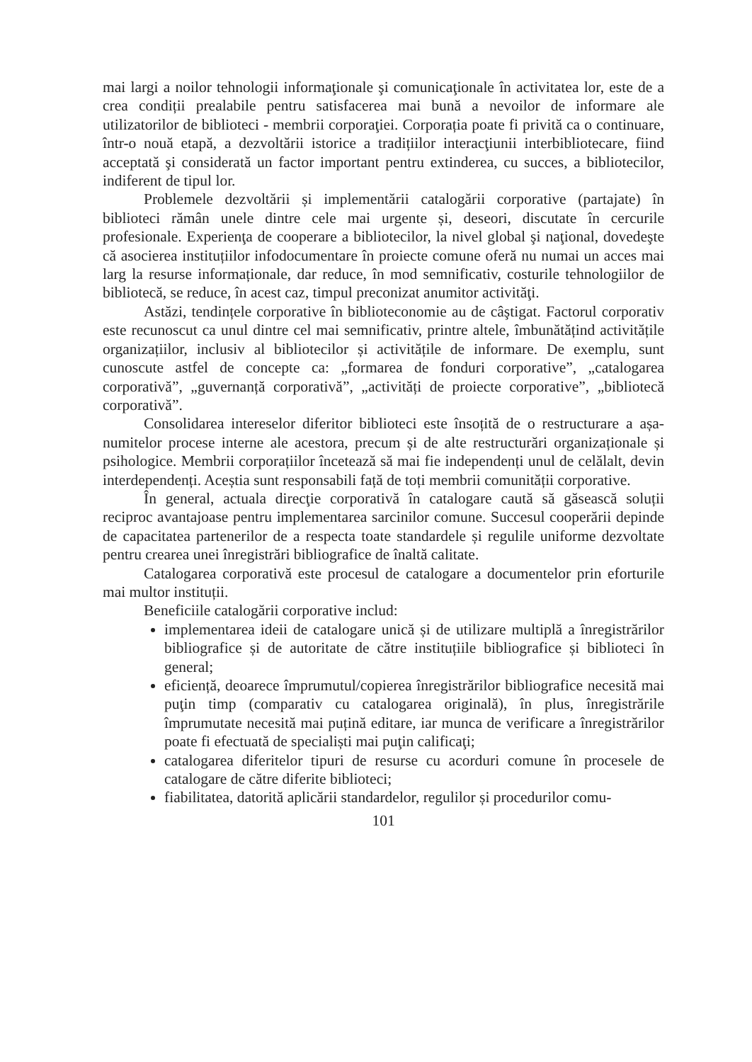mai largi a noilor tehnologii informaţionale şi comunicaţionale în activitatea lor, este de a crea condiții prealabile pentru satisfacerea mai bună a nevoilor de informare ale utilizatorilor de biblioteci - membrii corporaţiei. Corporația poate fi privită ca o continuare, într-o nouă etapă, a dezvoltării istorice a tradițiilor interacţiunii interbibliotecare, fiind acceptată şi considerată un factor important pentru extinderea, cu succes, a bibliotecilor, indiferent de tipul lor.
Problemele dezvoltării și implementării catalogării corporative (partajate) în biblioteci rămân unele dintre cele mai urgente și, deseori, discutate în cercurile profesionale. Experienţa de cooperare a bibliotecilor, la nivel global şi naţional, dovedeşte că asocierea instituțiilor infodocumentare în proiecte comune oferă nu numai un acces mai larg la resurse informaționale, dar reduce, în mod semnificativ, costurile tehnologiilor de bibliotecă, se reduce, în acest caz, timpul preconizat anumitor activităţi.
Astăzi, tendințele corporative în biblioteconomie au de câştigat. Factorul corporativ este recunoscut ca unul dintre cel mai semnificativ, printre altele, îmbunătățind activitățile organizațiilor, inclusiv al bibliotecilor și activitățile de informare. De exemplu, sunt cunoscute astfel de concepte ca: „formarea de fonduri corporative”, „catalogarea corporativă”, „guvernanță corporativă”, „activități de proiecte corporative”, „bibliotecă corporativă”.
Consolidarea intereselor diferitor biblioteci este însoțită de o restructurare a așa-numitelor procese interne ale acestora, precum și de alte restructurări organizaționale și psihologice. Membrii corporațiilor încetează să mai fie independenți unul de celălalt, devin interdependenți. Aceștia sunt responsabili față de toți membrii comunității corporative.
În general, actuala direcţie corporativă în catalogare caută să găsească soluții reciproc avantajoase pentru implementarea sarcinilor comune. Succesul cooperării depinde de capacitatea partenerilor de a respecta toate standardele și regulile uniforme dezvoltate pentru crearea unei înregistrări bibliografice de înaltă calitate.
Catalogarea corporativă este procesul de catalogare a documentelor prin eforturile mai multor instituții.
Beneficiile catalogării corporative includ:
implementarea ideii de catalogare unică și de utilizare multiplă a înregistrărilor bibliografice și de autoritate de către instituțiile bibliografice și biblioteci în general;
eficiență, deoarece împrumutul/copierea înregistrărilor bibliografice necesită mai puţin timp (comparativ cu catalogarea originală), în plus, înregistrările împrumutate necesită mai puțină editare, iar munca de verificare a înregistrărilor poate fi efectuată de specialiști mai puţin calificaţi;
catalogarea diferitelor tipuri de resurse cu acorduri comune în procesele de catalogare de către diferite biblioteci;
fiabilitatea, datorită aplicării standardelor, regulilor și procedurilor comu-
101